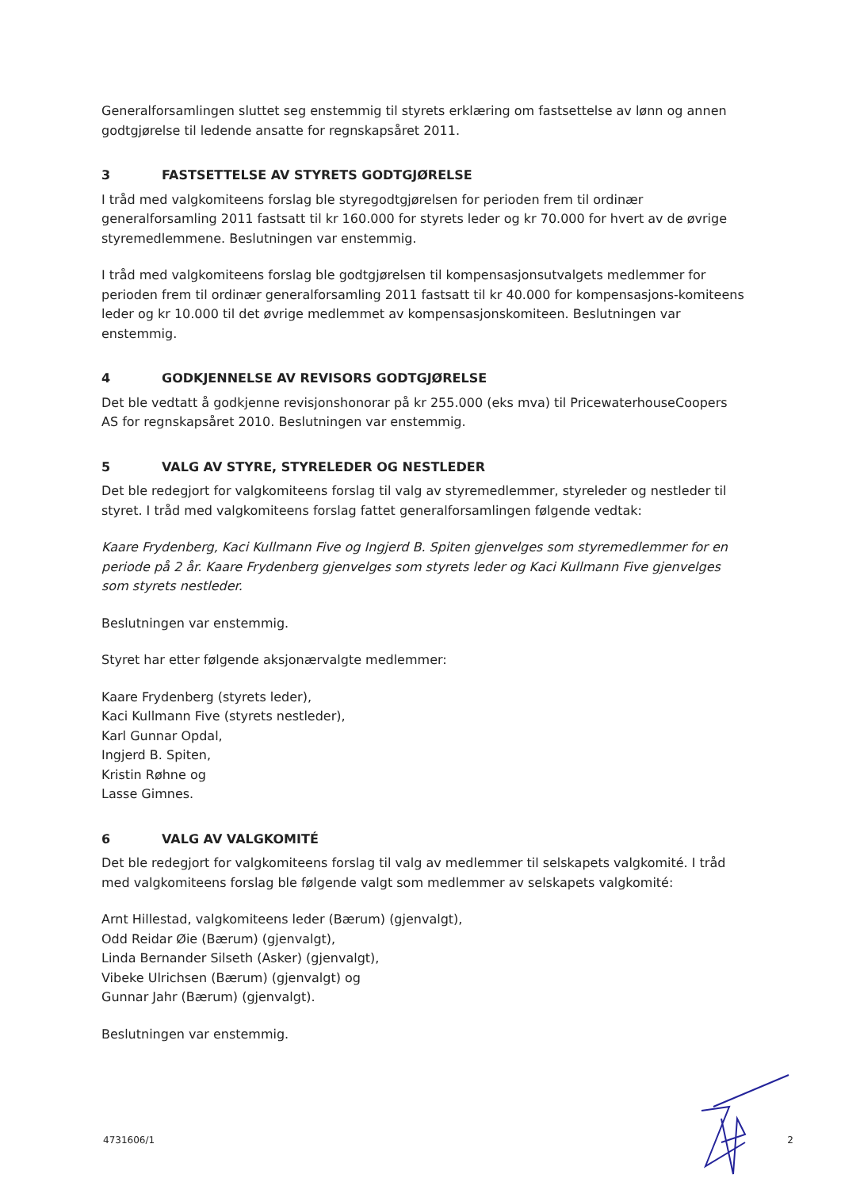Generalforsamlingen sluttet seg enstemmig til styrets erklæring om fastsettelse av lønn og annen godtgjørelse til ledende ansatte for regnskapsåret 2011.
3 FASTSETTELSE AV STYRETS GODTGJØRELSE
I tråd med valgkomiteens forslag ble styregodtgjørelsen for perioden frem til ordinær generalforsamling 2011 fastsatt til kr 160.000 for styrets leder og kr 70.000 for hvert av de øvrige styremedlemmene. Beslutningen var enstemmig.
I tråd med valgkomiteens forslag ble godtgjørelsen til kompensasjonsutvalgets medlemmer for perioden frem til ordinær generalforsamling 2011 fastsatt til kr 40.000 for kompensasjons-komiteens leder og kr 10.000 til det øvrige medlemmet av kompensasjonskomiteen. Beslutningen var enstemmig.
4 GODKJENNELSE AV REVISORS GODTGJØRELSE
Det ble vedtatt å godkjenne revisjonshonorar på kr 255.000 (eks mva) til PricewaterhouseCoopers AS for regnskapsåret 2010. Beslutningen var enstemmig.
5 VALG AV STYRE, STYRELEDER OG NESTLEDER
Det ble redegjort for valgkomiteens forslag til valg av styremedlemmer, styreleder og nestleder til styret. I tråd med valgkomiteens forslag fattet generalforsamlingen følgende vedtak:
Kaare Frydenberg, Kaci Kullmann Five og Ingjerd B. Spiten gjenvelges som styremedlemmer for en periode på 2 år. Kaare Frydenberg gjenvelges som styrets leder og Kaci Kullmann Five gjenvelges som styrets nestleder.
Beslutningen var enstemmig.
Styret har etter følgende aksjonærvalgte medlemmer:
Kaare Frydenberg (styrets leder),
Kaci Kullmann Five (styrets nestleder),
Karl Gunnar Opdal,
Ingjerd B. Spiten,
Kristin Røhne og
Lasse Gimnes.
6 VALG AV VALGKOMITÉ
Det ble redegjort for valgkomiteens forslag til valg av medlemmer til selskapets valgkomité. I tråd med valgkomiteens forslag ble følgende valgt som medlemmer av selskapets valgkomité:
Arnt Hillestad, valgkomiteens leder (Bærum) (gjenvalgt),
Odd Reidar Øie (Bærum) (gjenvalgt),
Linda Bernander Silseth (Asker) (gjenvalgt),
Vibeke Ulrichsen (Bærum) (gjenvalgt) og
Gunnar Jahr (Bærum) (gjenvalgt).
Beslutningen var enstemmig.
4731606/1 2